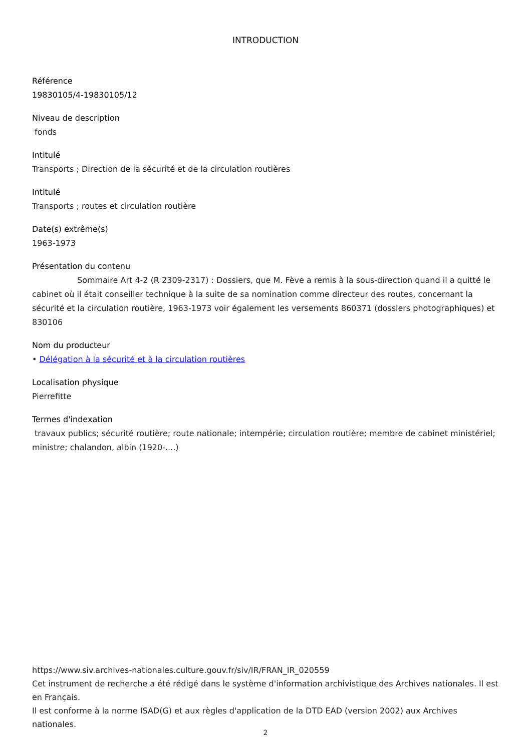INTRODUCTION
Référence
19830105/4-19830105/12
Niveau de description
fonds
Intitulé
Transports ; Direction de la sécurité et de la circulation routières
Intitulé
Transports ; routes et circulation routière
Date(s) extrême(s)
1963-1973
Présentation du contenu
Sommaire Art 4-2 (R 2309-2317) : Dossiers, que M. Fève a remis à la sous-direction quand il a quitté le cabinet où il était conseiller technique à la suite de sa nomination comme directeur des routes, concernant la sécurité et la circulation routière, 1963-1973 voir également les versements 860371 (dossiers photographiques) et 830106
Nom du producteur
• Délégation à la sécurité et à la circulation routières
Localisation physique
Pierrefitte
Termes d'indexation
travaux publics; sécurité routière; route nationale; intempérie; circulation routière; membre de cabinet ministériel; ministre; chalandon, albin (1920-....)
https://www.siv.archives-nationales.culture.gouv.fr/siv/IR/FRAN_IR_020559
Cet instrument de recherche a été rédigé dans le système d'information archivistique des Archives nationales. Il est en Français.
Il est conforme à la norme ISAD(G) et aux règles d'application de la DTD EAD (version 2002) aux Archives nationales.
2